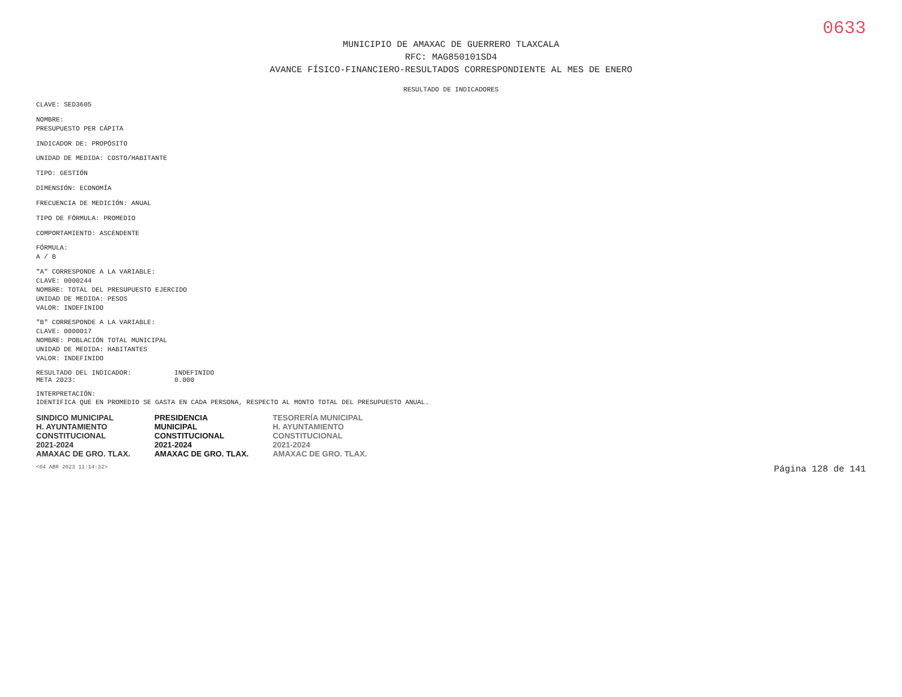0633
MUNICIPIO DE AMAXAC DE GUERRERO TLAXCALA
RFC: MAG850101SD4
AVANCE FÍSICO-FINANCIERO-RESULTADOS CORRESPONDIENTE AL MES DE ENERO
RESULTADO DE INDICADORES
CLAVE: SED3605
NOMBRE:
PRESUPUESTO PER CÁPITA
INDICADOR DE: PROPÓSITO
UNIDAD DE MEDIDA: COSTO/HABITANTE
TIPO: GESTIÓN
DIMENSIÓN: ECONOMÍA
FRECUENCIA DE MEDICIÓN: ANUAL
TIPO DE FÓRMULA: PROMEDIO
COMPORTAMIENTO: ASCENDENTE
FÓRMULA:
A / B
"A" CORRESPONDE A LA VARIABLE:
CLAVE: 0000244
NOMBRE: TOTAL DEL PRESUPUESTO EJERCIDO
UNIDAD DE MEDIDA: PESOS
VALOR: INDEFINIDO
"B" CORRESPONDE A LA VARIABLE:
CLAVE: 0000017
NOMBRE: POBLACIÓN TOTAL MUNICIPAL
UNIDAD DE MEDIDA: HABITANTES
VALOR: INDEFINIDO
RESULTADO DEL INDICADOR: INDEFINIDO
META 2023: 0.000
INTERPRETACIÓN:
IDENTIFICA QUE EN PROMEDIO SE GASTA EN CADA PERSONA, RESPECTO AL MONTO TOTAL DEL PRESUPUESTO ANUAL.
SINDICO MUNICIPAL
H. AYUNTAMIENTO
CONSTITUCIONAL
2021-2024
AMAXAC DE GRO. TLAX.
PRESIDENCIA
MUNICIPAL
CONSTITUCIONAL
2021-2024
AMAXAC DE GRO. TLAX.
TESORERÍA MUNICIPAL
H. AYUNTAMIENTO
CONSTITUCIONAL
2021-2024
AMAXAC DE GRO. TLAX.
<04 ABR 2023 11:14:32> Página 128 de 141